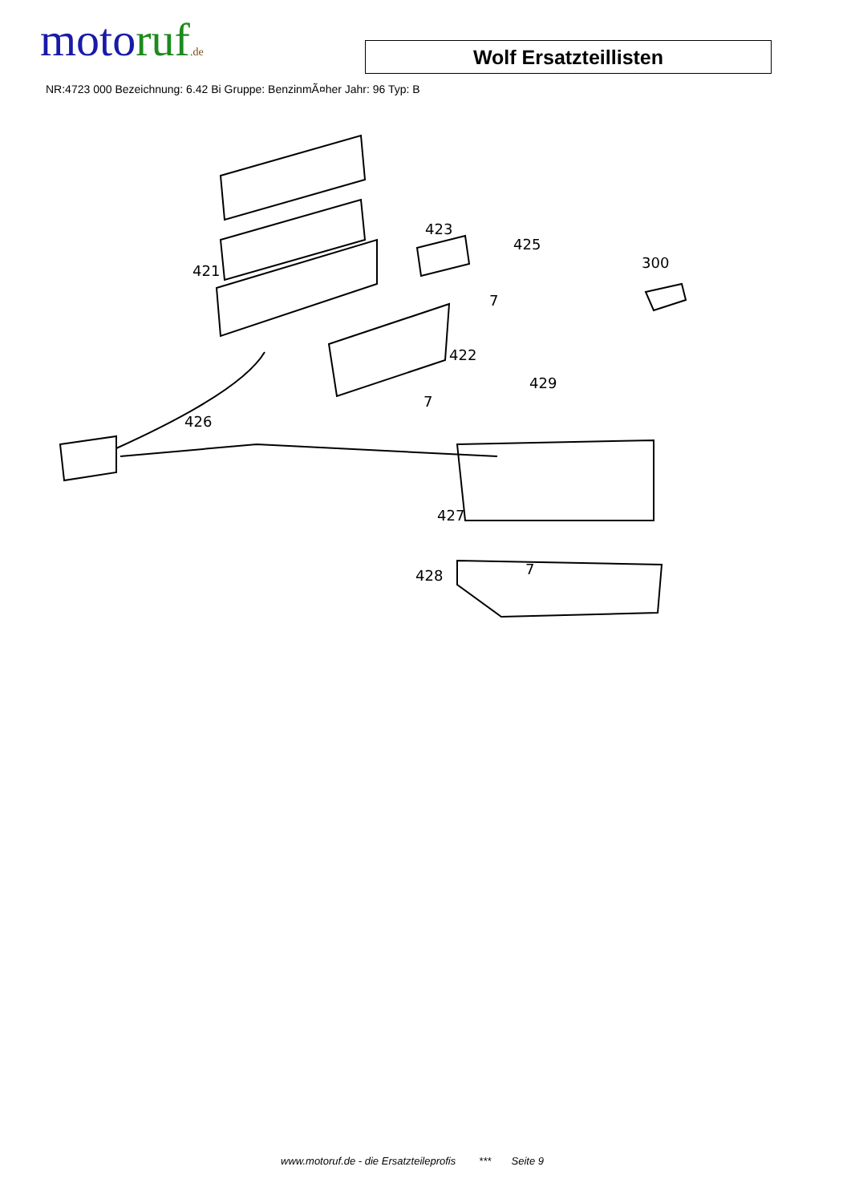motoruf.de
Wolf Ersatzteillisten
NR:4723 000 Bezeichnung: 6.42 Bi Gruppe: BenzinmÃ¤her Jahr: 96 Typ: B
423
425
300
421
7
422
429
7
426
427
428
7
www.motoruf.de - die Ersatzteileprofis *** Seite 9